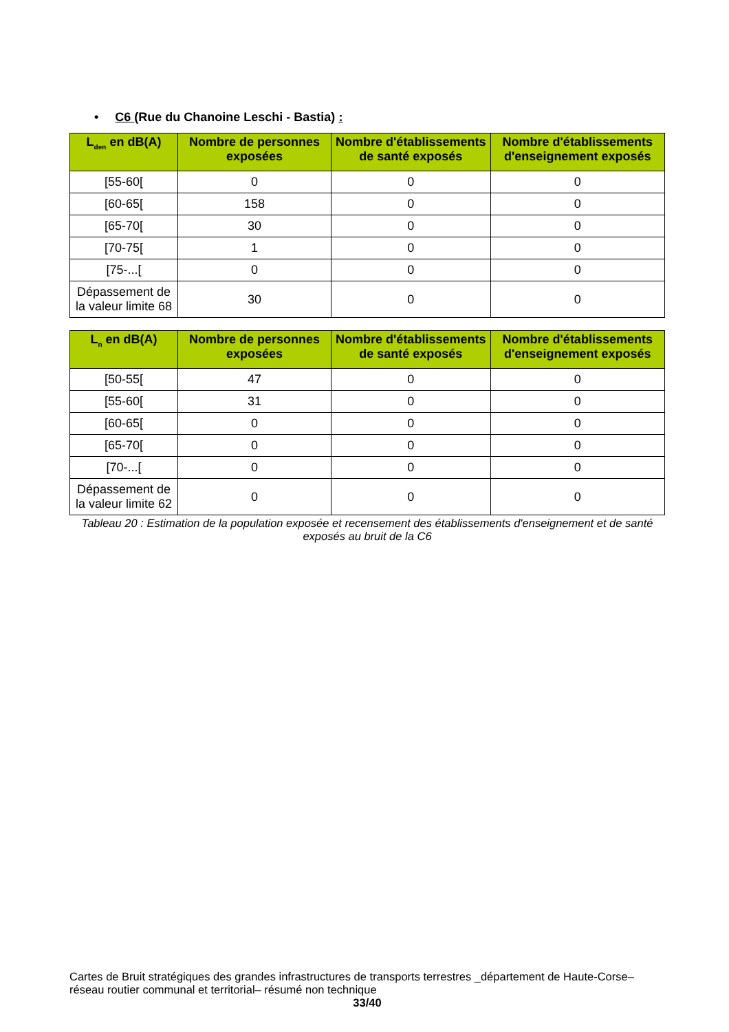• C6 (Rue du Chanoine Leschi - Bastia) :
| L<sub>den</sub> en dB(A) | Nombre de personnes exposées | Nombre d'établissements de santé exposés | Nombre d'établissements d'enseignement exposés |
| --- | --- | --- | --- |
| [55-60[ | 0 | 0 | 0 |
| [60-65[ | 158 | 0 | 0 |
| [65-70[ | 30 | 0 | 0 |
| [70-75[ | 1 | 0 | 0 |
| [75-...[ | 0 | 0 | 0 |
| Dépassement de la valeur limite 68 | 30 | 0 | 0 |
| L<sub>n</sub> en dB(A) | Nombre de personnes exposées | Nombre d'établissements de santé exposés | Nombre d'établissements d'enseignement exposés |
| --- | --- | --- | --- |
| [50-55[ | 47 | 0 | 0 |
| [55-60[ | 31 | 0 | 0 |
| [60-65[ | 0 | 0 | 0 |
| [65-70[ | 0 | 0 | 0 |
| [70-...[ | 0 | 0 | 0 |
| Dépassement de la valeur limite 62 | 0 | 0 | 0 |
Tableau 20 : Estimation de la population exposée et recensement des établissements d'enseignement et de santé exposés au bruit de la C6
Cartes de Bruit stratégiques des grandes infrastructures de transports terrestres _département de Haute-Corse– réseau routier communal et territorial– résumé non technique
33/40